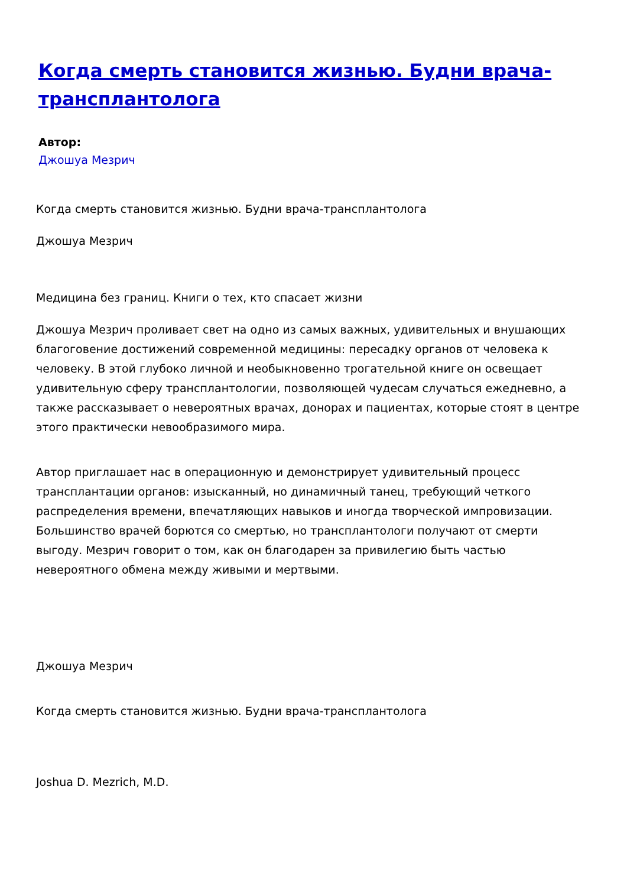Когда смерть становится жизнью. Будни врача-трансплантолога
Автор:
Джошуа Мезрич
Когда смерть становится жизнью. Будни врача-трансплантолога
Джошуа Мезрич
Медицина без границ. Книги о тех, кто спасает жизни
Джошуа Мезрич проливает свет на одно из самых важных, удивительных и внушающих благоговение достижений современной медицины: пересадку органов от человека к человеку. В этой глубоко личной и необыкновенно трогательной книге он освещает удивительную сферу трансплантологии, позволяющей чудесам случаться ежедневно, а также рассказывает о невероятных врачах, донорах и пациентах, которые стоят в центре этого практически невообразимого мира.
Автор приглашает нас в операционную и демонстрирует удивительный процесс трансплантации органов: изысканный, но динамичный танец, требующий четкого распределения времени, впечатляющих навыков и иногда творческой импровизации. Большинство врачей борются со смертью, но трансплантологи получают от смерти выгоду. Мезрич говорит о том, как он благодарен за привилегию быть частью невероятного обмена между живыми и мертвыми.
Джошуа Мезрич
Когда смерть становится жизнью. Будни врача-трансплантолога
Joshua D. Mezrich, M.D.